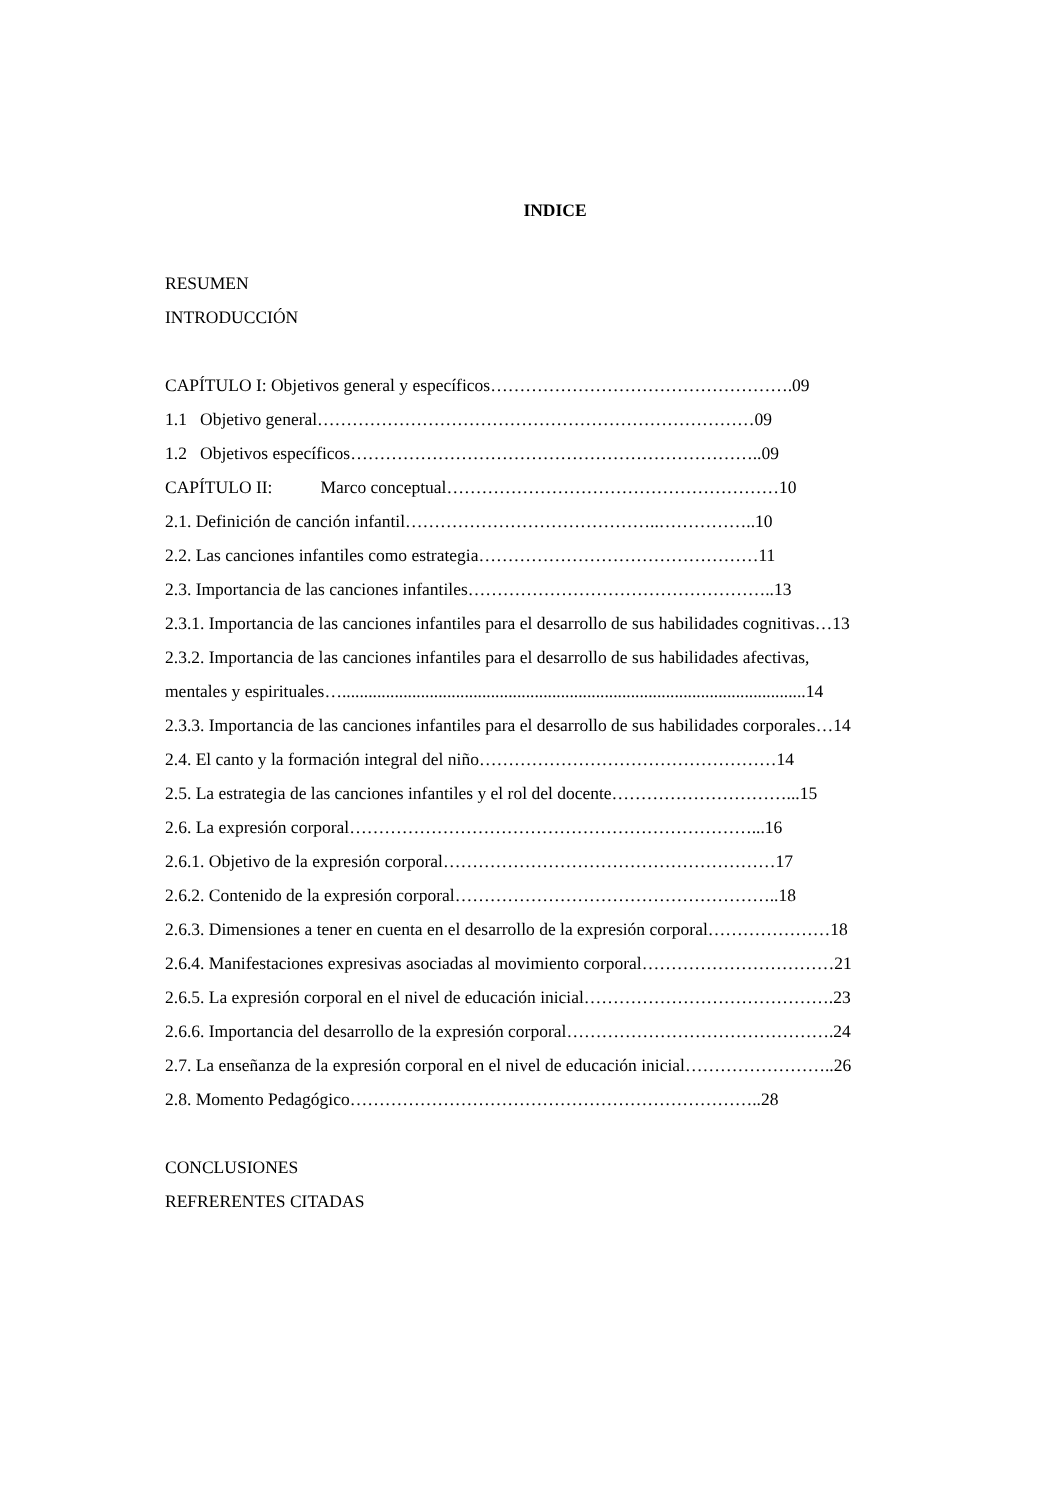INDICE
RESUMEN
INTRODUCCIÓN
CAPÍTULO I: Objetivos general y específicos…………………………………………….09
1.1 Objetivo general…………………………………………………………………09
1.2 Objetivos específicos……………………………………………………………..09
CAPÍTULO II: Marco conceptual…………………………………………………10
2.1. Definición de canción infantil……………………………………..……………..10
2.2. Las canciones infantiles como estrategia…………………………………………11
2.3. Importancia de las canciones infantiles……………………………………………..13
2.3.1. Importancia de las canciones infantiles para el desarrollo de sus habilidades cognitivas…13
2.3.2. Importancia de las canciones infantiles para el desarrollo de sus habilidades afectivas,
mentales y espirituales…..........................................................................................................14
2.3.3. Importancia de las canciones infantiles para el desarrollo de sus habilidades corporales…14
2.4. El canto y la formación integral del niño……………………………………………14
2.5. La estrategia de las canciones infantiles y el rol del docente…………………………...15
2.6. La expresión corporal……………………………………………………………...16
2.6.1. Objetivo de la expresión corporal…………………………………………………17
2.6.2. Contenido de la expresión corporal………………………………………………..18
2.6.3. Dimensiones a tener en cuenta en el desarrollo de la expresión corporal…………………18
2.6.4. Manifestaciones expresivas asociadas al movimiento corporal……………………………21
2.6.5. La expresión corporal en el nivel de educación inicial…………………………………….23
2.6.6. Importancia del desarrollo de la expresión corporal……………………………………….24
2.7. La enseñanza de la expresión corporal en el nivel de educación inicial……………………..26
2.8. Momento Pedagógico……………………………………………………………..28
CONCLUSIONES
REFRERENTES CITADAS